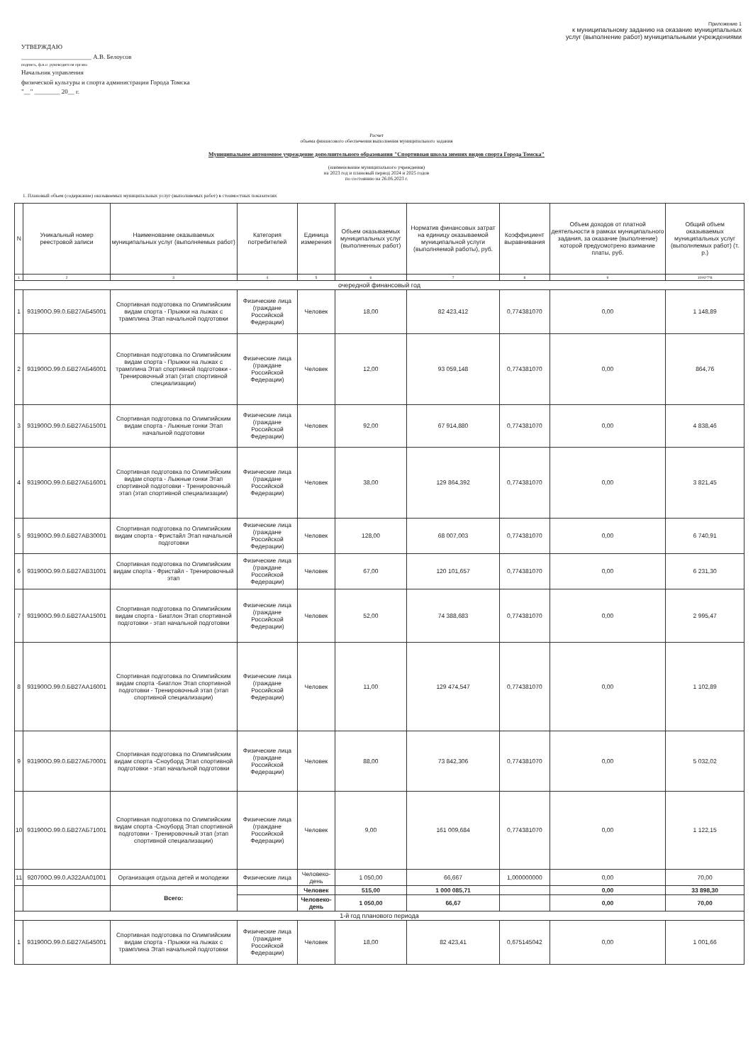УТВЕРЖДАЮ
______________________ А.В. Белоусов
подпись, ф.и.о. руководителя органа
Начальник управления
физической культуры и спорта администрации Города Томска
"__" ________ 20__ г.
Приложение 1
к муниципальному заданию на оказание муниципальных
услуг (выполнение работ) муниципальными учреждениями
Расчет
объема финансового обеспечения выполнения муниципального задания
Муниципальное автономное учреждение дополнительного образования "Спортивная школа зимних видов спорта Города Томска"
(наименование муниципального учреждения)
на 2023 год и плановый период 2024 и 2025 годов
по состоянию на 26.06.2023 г.
1. Плановый объем (содержание) оказываемых муниципальных услуг (выполняемых работ) в стоимостных показателях
| N | Уникальный номер реестровой записи | Наименование оказываемых муниципальных услуг (выполняемых работ) | Категория потребителей | Единица измерения | Объем оказываемых муниципальных услуг (выполненных работ) | Норматив финансовых затрат на единицу оказываемой муниципальной услуги (выполняемой работы), руб. | Коэффициент выравнивания | Объем доходов от платной деятельности в рамках муниципального задания, за оказание (выполнение) которой предусмотрено взимание платы, руб. | Общий объем оказываемых муниципальных услуг (выполняемых работ) (т. р.) |
| --- | --- | --- | --- | --- | --- | --- | --- | --- | --- |
| 1 | 2 | 3 | 4 | 5 | 6 | 7 | 8 | 9 | 10=6*7*8 |
| очередной финансовый год | | | | | | | | | |
| 1 | 931900О.99.0.БВ27АБ45001 | Спортивная подготовка по Олимпийским видам спорта - Прыжки на лыжах с трамплина Этап начальной подготовки | Физические лица (граждане Российской Федерации) | Человек | 18,00 | 82 423,412 | 0,774381070 | 0,00 | 1 148,89 |
| 2 | 931900О.99.0.БВ27АБ46001 | Спортивная подготовка по Олимпийским видам спорта - Прыжки на лыжах с трамплина Этап спортивной подготовки - Тренировочный этап (этап спортивной специализации) | Физические лица (граждане Российской Федерации) | Человек | 12,00 | 93 059,148 | 0,774381070 | 0,00 | 864,76 |
| 3 | 931900О.99.0.БВ27АБ15001 | Спортивная подготовка по Олимпийским видам спорта - Лыжные гонки Этап начальной подготовки | Физические лица (граждане Российской Федерации) | Человек | 92,00 | 67 914,880 | 0,774381070 | 0,00 | 4 838,46 |
| 4 | 931900О.99.0.БВ27АБ16001 | Спортивная подготовка по Олимпийским видам спорта - Лыжные гонки Этап спортивной подготовки - Тренировочный этап (этап спортивной специализации) | Физические лица (граждане Российской Федерации) | Человек | 38,00 | 129 864,392 | 0,774381070 | 0,00 | 3 821,45 |
| 5 | 931900О.99.0.БВ27АВ30001 | Спортивная подготовка по Олимпийским видам спорта - Фристайл Этап начальной подготовки | Физические лица (граждане Российской Федерации) | Человек | 128,00 | 68 007,003 | 0,774381070 | 0,00 | 6 740,91 |
| 6 | 931900О.99.0.БВ27АВ31001 | Спортивная подготовка по Олимпийским видам спорта - Фристайл - Тренировочный этап | Физические лица (граждане Российской Федерации) | Человек | 67,00 | 120 101,657 | 0,774381070 | 0,00 | 6 231,30 |
| 7 | 931900О.99.0.БВ27АА15001 | Спортивная подготовка по Олимпийским видам спорта - Биатлон Этап спортивной подготовки - этап начальной подготовки | Физические лица (граждане Российской Федерации) | Человек | 52,00 | 74 388,683 | 0,774381070 | 0,00 | 2 995,47 |
| 8 | 931900О.99.0.БВ27АА16001 | Спортивная подготовка по Олимпийским видам спорта -Биатлон Этап спортивной подготовки - Тренировочный этап (этап спортивной специализации) | Физические лица (граждане Российской Федерации) | Человек | 11,00 | 129 474,547 | 0,774381070 | 0,00 | 1 102,89 |
| 9 | 931900О.99.0.БВ27АБ70001 | Спортивная подготовка по Олимпийским видам спорта -Сноуборд Этап спортивной подготовки - этап начальной подготовки | Физические лица (граждане Российской Федерации) | Человек | 88,00 | 73 842,306 | 0,774381070 | 0,00 | 5 032,02 |
| 10 | 931900О.99.0.БВ27АБ71001 | Спортивная подготовка по Олимпийским видам спорта -Сноуборд Этап спортивной подготовки - Тренировочный этап (этап спортивной специализации) | Физические лица (граждане Российской Федерации) | Человек | 9,00 | 161 009,684 | 0,774381070 | 0,00 | 1 122,15 |
| 11 | 920700О.99.0.АЗ22АА01001 | Организация отдыха детей и молодежи | Физические лица | Человеко-день | 1 050,00 | 66,667 | 1,000000000 | 0,00 | 70,00 |
| | | Всего: | | Человек | 515,00 | 1 000 085,71 | | 0,00 | 33 898,30 |
| | | | | Человеко-день | 1 050,00 | 66,67 | | 0,00 | 70,00 |
| 1-й год планового периода | | | | | | | | | |
| 1 | 931900О.99.0.БВ27АБ45001 | Спортивная подготовка по Олимпийским видам спорта - Прыжки на лыжах с трамплина Этап начальной подготовки | Физические лица (граждане Российской Федерации) | Человек | 18,00 | 82 423,41 | 0,675145042 | 0,00 | 1 001,66 |